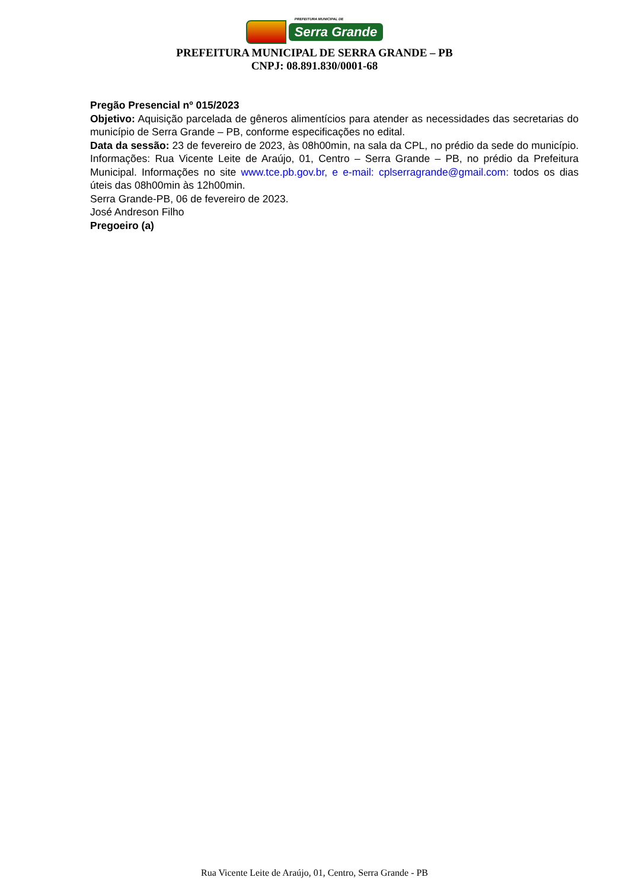PREFEITURA MUNICIPAL DE
Serra Grande
PREFEITURA MUNICIPAL DE SERRA GRANDE – PB
CNPJ: 08.891.830/0001-68
Pregão Presencial nº 015/2023
Objetivo: Aquisição parcelada de gêneros alimentícios para atender as necessidades das secretarias do município de Serra Grande – PB, conforme especificações no edital.
Data da sessão: 23 de fevereiro de 2023, às 08h00min, na sala da CPL, no prédio da sede do município. Informações: Rua Vicente Leite de Araújo, 01, Centro – Serra Grande – PB, no prédio da Prefeitura Municipal. Informações no site www.tce.pb.gov.br, e e-mail: cplserragrande@gmail.com: todos os dias úteis das 08h00min às 12h00min.
Serra Grande-PB, 06 de fevereiro de 2023.
José Andreson Filho
Pregoeiro (a)
Rua Vicente Leite de Araújo, 01, Centro, Serra Grande - PB